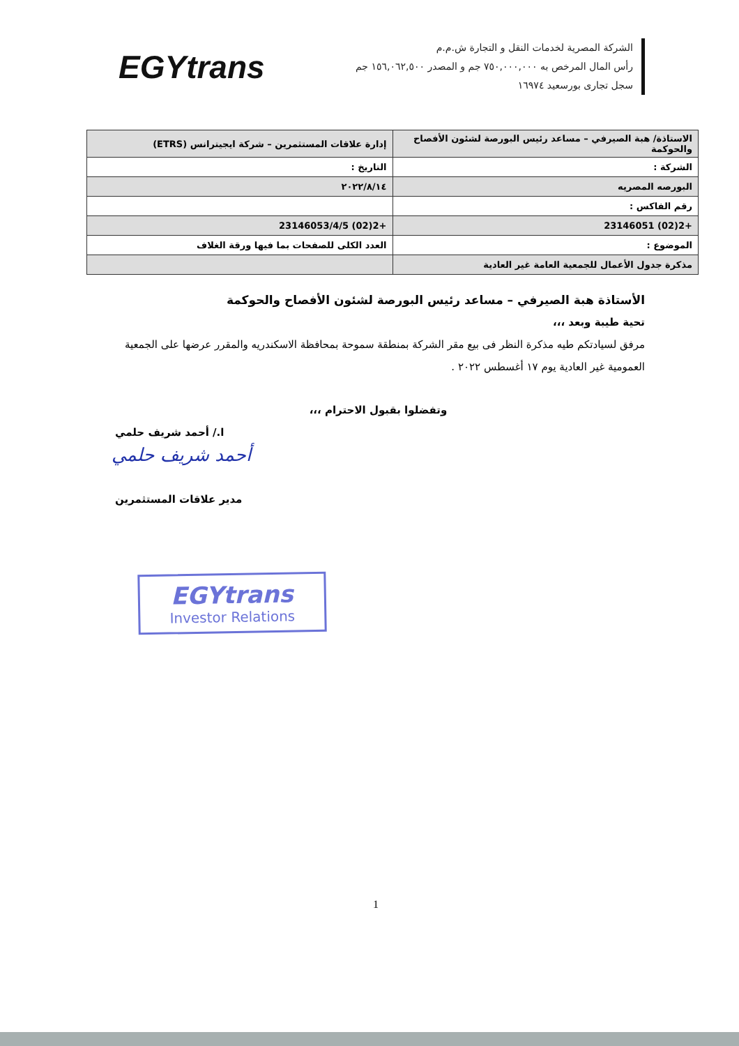EGYtrans
الشركة المصرية لخدمات النقل و التجارة ش.م.م
رأس المال المرخص به ٧٥٠,٠٠٠,٠٠٠ جم و المصدر ١٥٦,٠٦٢,٥٠٠ جم
سجل تجارى بورسعيد ١٦٩٧٤
| الاستاذة/ هبة الصيرفي – مساعد رئيس البورصة لشئون الأفصاح والحوكمة | إدارة علاقات المستثمرين – شركة ايجيترانس (ETRS) |
| الشركة : | التاريخ : |
| البورصه المصريه | ٢٠٢٢/٨/١٤ |
| رقم الفاكس : | |
| +2(02) 23146051 | +2(02) 23146053/4/5 |
| الموضوع : | العدد الكلى للصفحات بما فيها ورقة الغلاف |
| مذكرة جدول الأعمال للجمعية العامة غير العادية | |
الأستاذة هبة الصيرفي – مساعد رئيس البورصة لشئون الأفصاح والحوكمة
تحية طيبة وبعد ،،،
مرفق لسيادتكم طيه مذكرة النظر فى بيع مقر الشركة بمنطقة سموحة بمحافظة الاسكندريه والمقرر عرضها على الجمعية العمومية غير العادية يوم ١٧ أغسطس ٢٠٢٢ .
وتفضلوا بقبول الاحترام ،،،
ا./ أحمد شريف حلمي
أحمد شريف حلمي
مدير علاقات المستثمرين
EGYtrans
Investor Relations
1